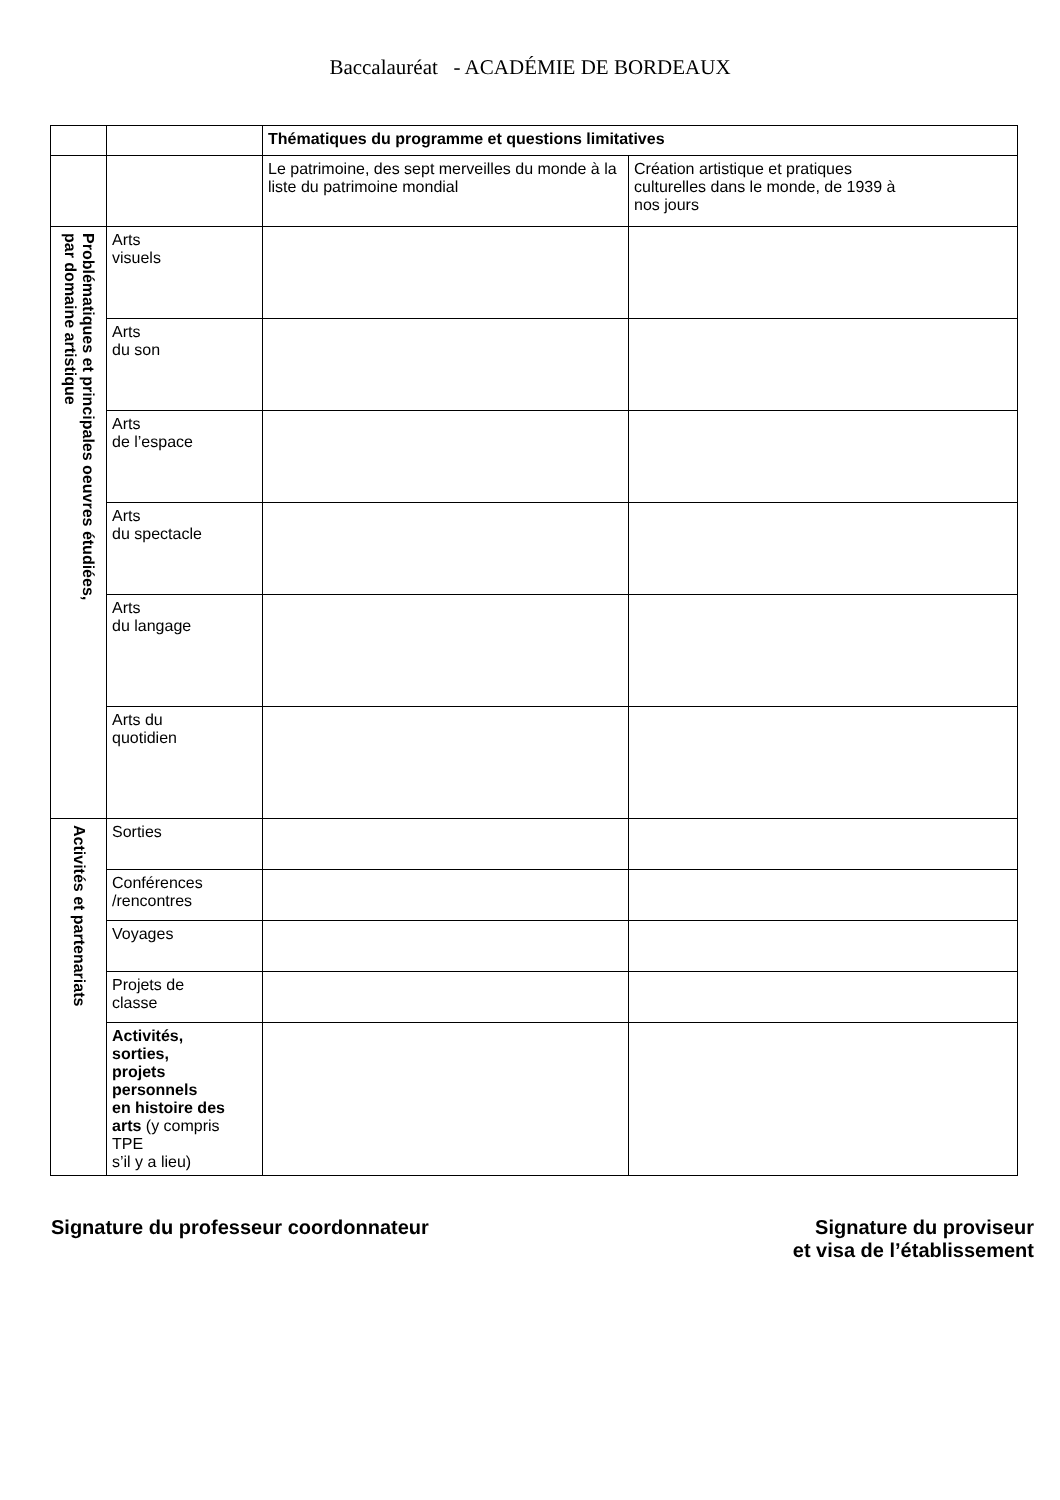Baccalauréat - ACADÉMIE DE BORDEAUX
| | | Thématiques du programme et questions limitatives | |
| | | Le patrimoine, des sept merveilles du monde à la liste du patrimoine mondial | Création artistique et pratiques culturelles dans le monde, de 1939 à nos jours |
| Problématiques et principales oeuvres étudiées, par domaine artistique | Arts visuels | | |
| | Arts du son | | |
| | Arts de l’espace | | |
| | Arts du spectacle | | |
| | Arts du langage | | |
| | Arts du quotidien | | |
| Activités et partenariats | Sorties | | |
| | Conférences /rencontres | | |
| | Voyages | | |
| | Projets de classe | | |
| | Activités, sorties, projets personnels en histoire des arts (y compris TPE s’il y a lieu) | | |
Signature du professeur coordonnateur
Signature du proviseur
et visa de l’établissement